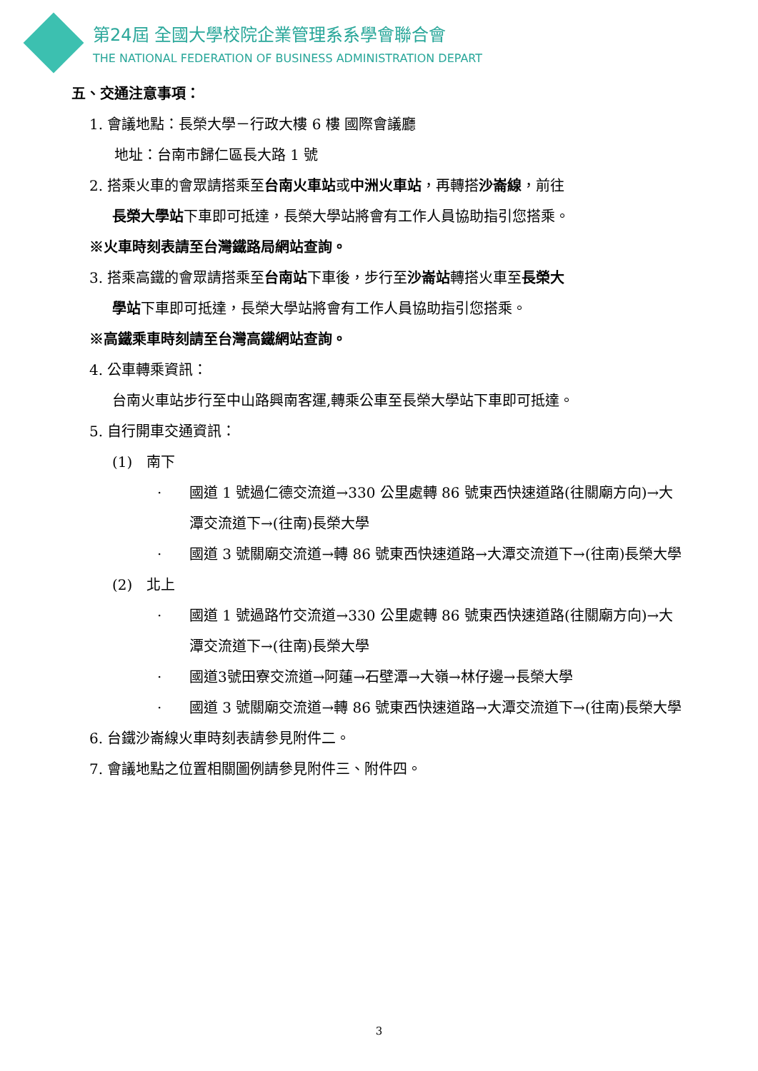第24屆 全國大學校院企業管理系系學會聯合會
THE NATIONAL FEDERATION OF BUSINESS ADMINISTRATION DEPART
五、交通注意事項：
1. 會議地點：長榮大學－行政大樓 6 樓 國際會議廳
地址：台南市歸仁區長大路 1 號
2. 搭乘火車的會眾請搭乘至台南火車站或中洲火車站，再轉搭沙崙線，前往
長榮大學站下車即可抵達，長榮大學站將會有工作人員協助指引您搭乘。
※火車時刻表請至台灣鐵路局網站查詢。
3. 搭乘高鐵的會眾請搭乘至台南站下車後，步行至沙崙站轉搭火車至長榮大
學站下車即可抵達，長榮大學站將會有工作人員協助指引您搭乘。
※高鐵乘車時刻請至台灣高鐵網站查詢。
4. 公車轉乘資訊：
台南火車站步行至中山路興南客運,轉乘公車至長榮大學站下車即可抵達。
5. 自行開車交通資訊：
(1)　南下
· 國道 1 號過仁德交流道→330 公里處轉 86 號東西快速道路(往關廟方向)→大潭交流道下→(往南)長榮大學
· 國道 3 號關廟交流道→轉 86 號東西快速道路→大潭交流道下→(往南)長榮大學
(2)　北上
· 國道 1 號過路竹交流道→330 公里處轉 86 號東西快速道路(往關廟方向)→大潭交流道下→(往南)長榮大學
· 國道3號田寮交流道→阿蓮→石壁潭→大嶺→林仔邊→長榮大學
· 國道 3 號關廟交流道→轉 86 號東西快速道路→大潭交流道下→(往南)長榮大學
6. 台鐵沙崙線火車時刻表請參見附件二。
7. 會議地點之位置相關圖例請參見附件三、附件四。
3